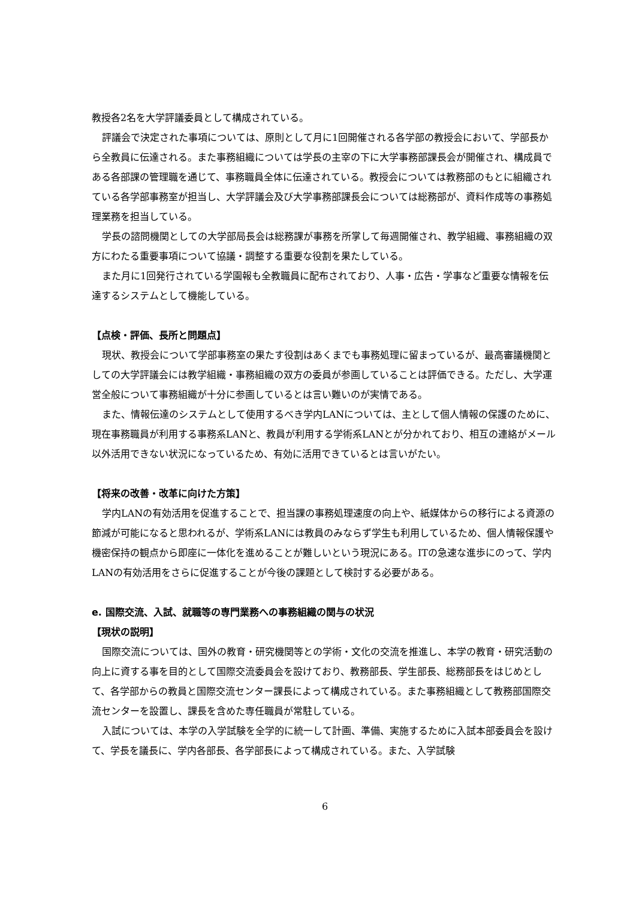教授各2名を大学評議委員として構成されている。
評議会で決定された事項については、原則として月に1回開催される各学部の教授会において、学部長から全教員に伝達される。また事務組織については学長の主宰の下に大学事務部課長会が開催され、構成員である各部課の管理職を通じて、事務職員全体に伝達されている。教授会については教務部のもとに組織されている各学部事務室が担当し、大学評議会及び大学事務部課長会については総務部が、資料作成等の事務処理業務を担当している。
学長の諮問機関としての大学部局長会は総務課が事務を所掌して毎週開催され、教学組織、事務組織の双方にわたる重要事項について協議・調整する重要な役割を果たしている。
また月に1回発行されている学園報も全教職員に配布されており、人事・広告・学事など重要な情報を伝達するシステムとして機能している。
【点検・評価、長所と問題点】
現状、教授会について学部事務室の果たす役割はあくまでも事務処理に留まっているが、最高審議機関としての大学評議会には教学組織・事務組織の双方の委員が参画していることは評価できる。ただし、大学運営全般について事務組織が十分に参画しているとは言い難いのが実情である。
また、情報伝達のシステムとして使用するべき学内LANについては、主として個人情報の保護のために、現在事務職員が利用する事務系LANと、教員が利用する学術系LANとが分かれており、相互の連絡がメール以外活用できない状況になっているため、有効に活用できているとは言いがたい。
【将来の改善・改革に向けた方策】
学内LANの有効活用を促進することで、担当課の事務処理速度の向上や、紙媒体からの移行による資源の節減が可能になると思われるが、学術系LANには教員のみならず学生も利用しているため、個人情報保護や機密保持の観点から即座に一体化を進めることが難しいという現況にある。ITの急速な進歩にのって、学内LANの有効活用をさらに促進することが今後の課題として検討する必要がある。
e. 国際交流、入試、就職等の専門業務への事務組織の関与の状況
【現状の説明】
国際交流については、国外の教育・研究機関等との学術・文化の交流を推進し、本学の教育・研究活動の向上に資する事を目的として国際交流委員会を設けており、教務部長、学生部長、総務部長をはじめとして、各学部からの教員と国際交流センター課長によって構成されている。また事務組織として教務部国際交流センターを設置し、課長を含めた専任職員が常駐している。
入試については、本学の入学試験を全学的に統一して計画、準備、実施するために入試本部委員会を設けて、学長を議長に、学内各部長、各学部長によって構成されている。また、入学試験
6